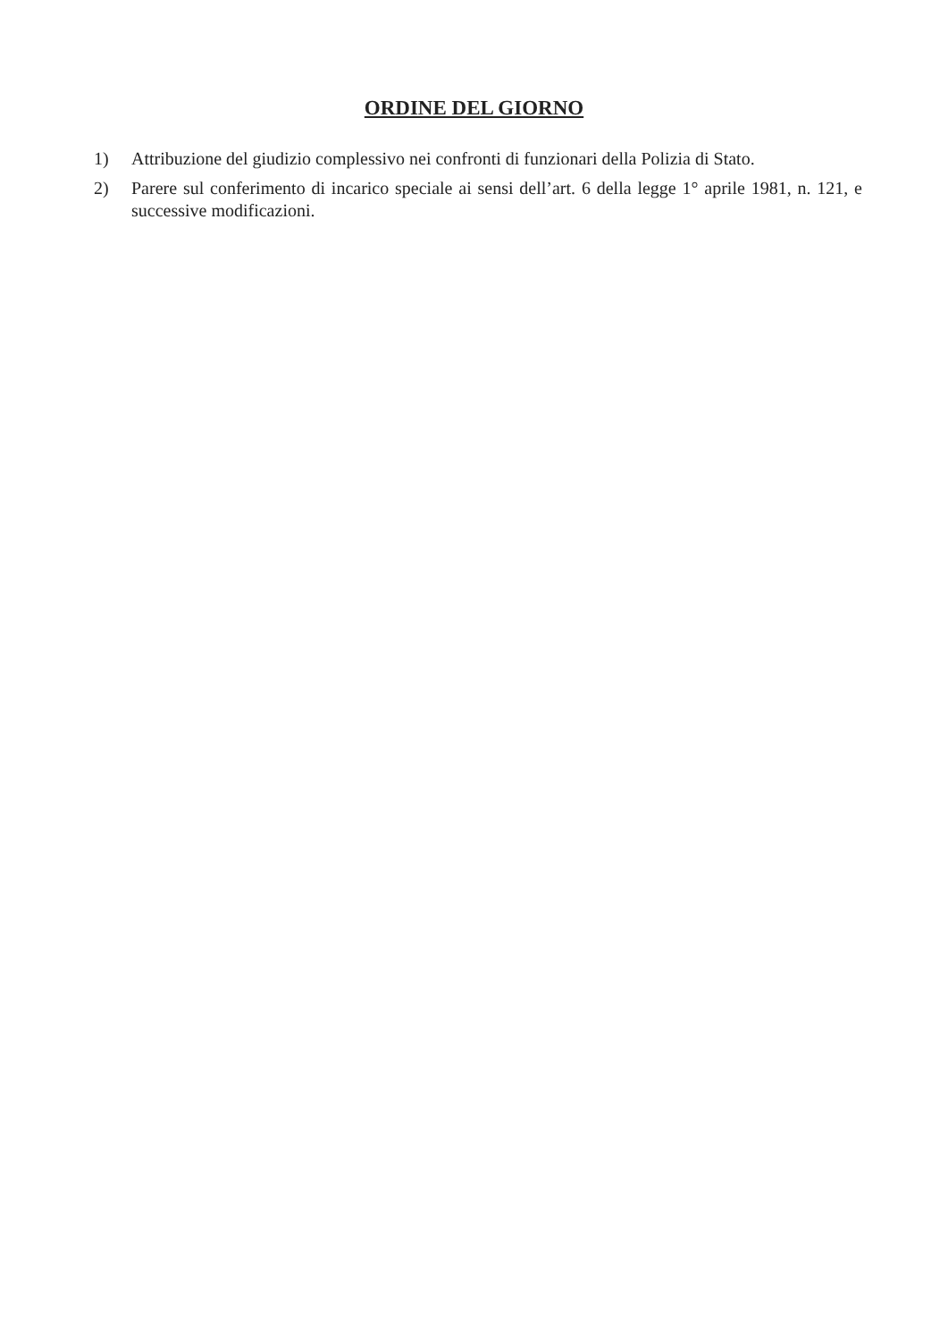ORDINE DEL GIORNO
1) Attribuzione del giudizio complessivo nei confronti di funzionari della Polizia di Stato.
2) Parere sul conferimento di incarico speciale ai sensi dell’art. 6 della legge 1° aprile 1981, n. 121, e successive modificazioni.